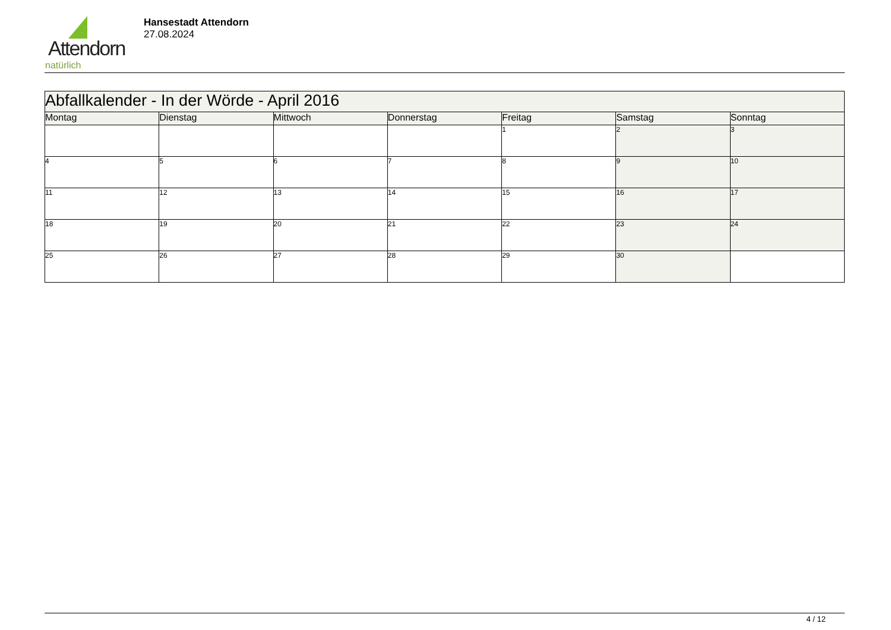Attendorn
natürlich
Hansestadt Attendorn
27.08.2024
| Abfallkalender - In der Wörde - April 2016 | | | | | | |
| Montag | Dienstag | Mittwoch | Donnerstag | Freitag | Samstag | Sonntag |
| | | | | 1 | 2 | 3 |
| 4 | 5 | 6 | 7 | 8 | 9 | 10 |
| 11 | 12 | 13 | 14 | 15 | 16 | 17 |
| 18 | 19 | 20 | 21 | 22 | 23 | 24 |
| 25 | 26 | 27 | 28 | 29 | 30 | |
4 / 12